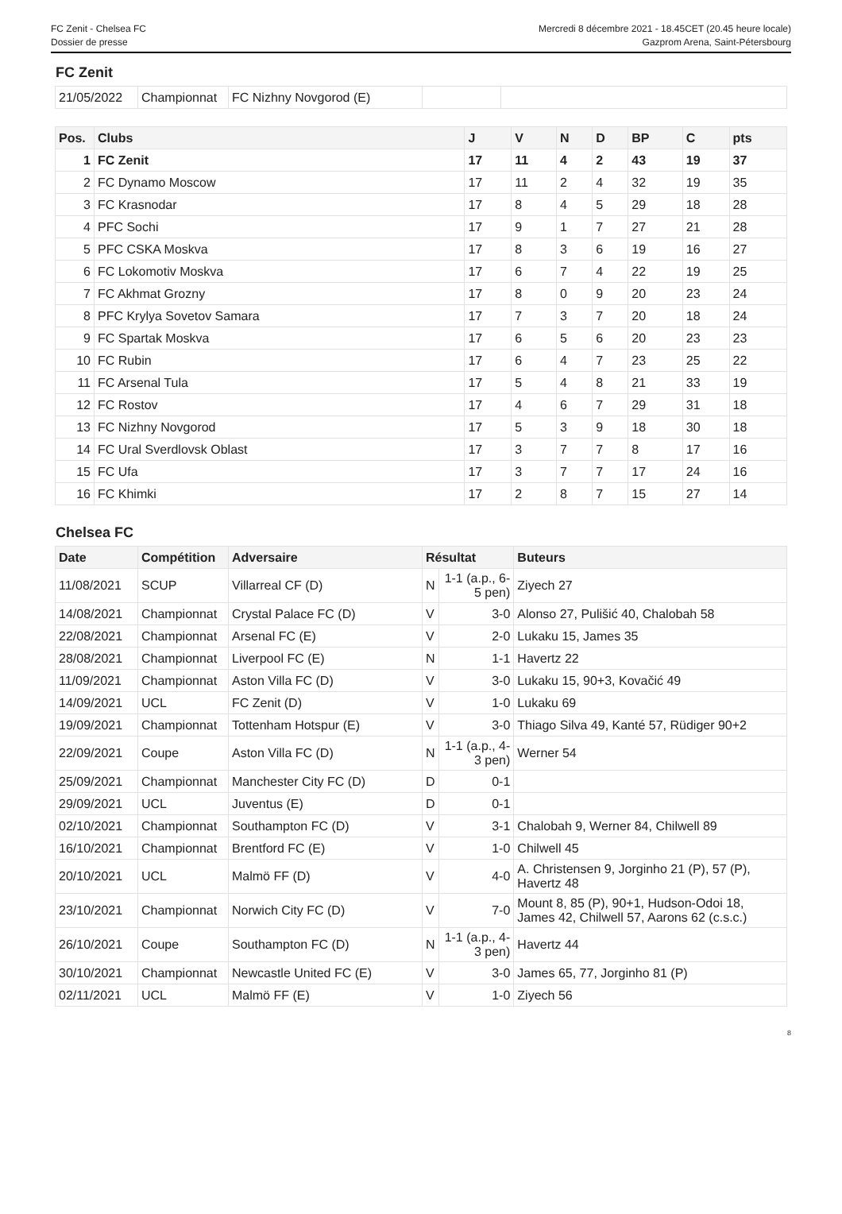FC Zenit - Chelsea FC
Dossier de presse
Mercredi 8 décembre 2021 - 18.45CET (20.45 heure locale)
Gazprom Arena, Saint-Pétersbourg
FC Zenit
| 21/05/2022 | Championnat | FC Nizhny Novgorod (E) | | |
| Pos. | Clubs | J | V | N | D | BP | C | pts |
| --- | --- | --- | --- | --- | --- | --- | --- | --- |
| 1 | FC Zenit | 17 | 11 | 4 | 2 | 43 | 19 | 37 |
| 2 | FC Dynamo Moscow | 17 | 11 | 2 | 4 | 32 | 19 | 35 |
| 3 | FC Krasnodar | 17 | 8 | 4 | 5 | 29 | 18 | 28 |
| 4 | PFC Sochi | 17 | 9 | 1 | 7 | 27 | 21 | 28 |
| 5 | PFC CSKA Moskva | 17 | 8 | 3 | 6 | 19 | 16 | 27 |
| 6 | FC Lokomotiv Moskva | 17 | 6 | 7 | 4 | 22 | 19 | 25 |
| 7 | FC Akhmat Grozny | 17 | 8 | 0 | 9 | 20 | 23 | 24 |
| 8 | PFC Krylya Sovetov Samara | 17 | 7 | 3 | 7 | 20 | 18 | 24 |
| 9 | FC Spartak Moskva | 17 | 6 | 5 | 6 | 20 | 23 | 23 |
| 10 | FC Rubin | 17 | 6 | 4 | 7 | 23 | 25 | 22 |
| 11 | FC Arsenal Tula | 17 | 5 | 4 | 8 | 21 | 33 | 19 |
| 12 | FC Rostov | 17 | 4 | 6 | 7 | 29 | 31 | 18 |
| 13 | FC Nizhny Novgorod | 17 | 5 | 3 | 9 | 18 | 30 | 18 |
| 14 | FC Ural Sverdlovsk Oblast | 17 | 3 | 7 | 7 | 8 | 17 | 16 |
| 15 | FC Ufa | 17 | 3 | 7 | 7 | 17 | 24 | 16 |
| 16 | FC Khimki | 17 | 2 | 8 | 7 | 15 | 27 | 14 |
Chelsea FC
| Date | Compétition | Adversaire | Résultat | | Buteurs |
| --- | --- | --- | --- | --- | --- |
| 11/08/2021 | SCUP | Villarreal CF (D) | N | 1-1 (a.p., 6-5 pen) | Ziyech 27 |
| 14/08/2021 | Championnat | Crystal Palace FC (D) | V | 3-0 | Alonso 27, Pulišić 40, Chalobah 58 |
| 22/08/2021 | Championnat | Arsenal FC (E) | V | 2-0 | Lukaku 15, James 35 |
| 28/08/2021 | Championnat | Liverpool FC (E) | N | 1-1 | Havertz 22 |
| 11/09/2021 | Championnat | Aston Villa FC (D) | V | 3-0 | Lukaku 15, 90+3, Kovačić 49 |
| 14/09/2021 | UCL | FC Zenit (D) | V | 1-0 | Lukaku 69 |
| 19/09/2021 | Championnat | Tottenham Hotspur (E) | V | 3-0 | Thiago Silva 49, Kanté 57, Rüdiger 90+2 |
| 22/09/2021 | Coupe | Aston Villa FC (D) | N | 1-1 (a.p., 4-3 pen) | Werner 54 |
| 25/09/2021 | Championnat | Manchester City FC (D) | D | 0-1 | |
| 29/09/2021 | UCL | Juventus (E) | D | 0-1 | |
| 02/10/2021 | Championnat | Southampton FC (D) | V | 3-1 | Chalobah 9, Werner 84, Chilwell 89 |
| 16/10/2021 | Championnat | Brentford FC (E) | V | 1-0 | Chilwell 45 |
| 20/10/2021 | UCL | Malmö FF (D) | V | 4-0 | A. Christensen 9, Jorginho 21 (P), 57 (P), Havertz 48 |
| 23/10/2021 | Championnat | Norwich City FC (D) | V | 7-0 | Mount 8, 85 (P), 90+1, Hudson-Odoi 18, James 42, Chilwell 57, Aarons 62 (c.s.c.) |
| 26/10/2021 | Coupe | Southampton FC (D) | N | 1-1 (a.p., 4-3 pen) | Havertz 44 |
| 30/10/2021 | Championnat | Newcastle United FC (E) | V | 3-0 | James 65, 77, Jorginho 81 (P) |
| 02/11/2021 | UCL | Malmö FF (E) | V | 1-0 | Ziyech 56 |
8